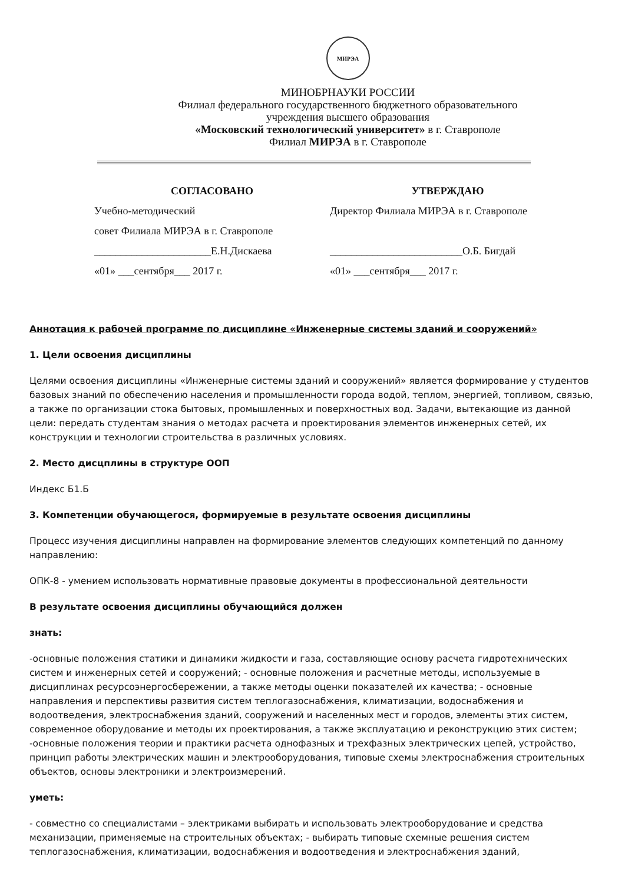МИРЭА
МИНОБРНАУКИ РОССИИ
Филиал федерального государственного бюджетного образовательного
учреждения высшего образования
«Московский технологический университет» в г. Ставрополе
Филиал МИРЭА в г. Ставрополе
СОГЛАСОВАНО
Учебно-методический
совет Филиала МИРЭА в г. Ставрополе
______________________Е.Н.Дискаева
«01» ___сентября___ 2017 г.
УТВЕРЖДАЮ
Директор Филиала МИРЭА в г. Ставрополе
_________________________О.Б. Бигдай
«01» ___сентября___ 2017 г.
Аннотация к рабочей программе по дисциплине «Инженерные системы зданий и сооружений»
1. Цели освоения дисциплины
Целями освоения дисциплины «Инженерные системы зданий и сооружений» является формирование у студентов базовых знаний по обеспечению населения и промышленности города водой, теплом, энергией, топливом, связью, а также по организации стока бытовых, промышленных и поверхностных вод. Задачи, вытекающие из данной цели: передать студентам знания о методах расчета и проектирования элементов инженерных сетей, их конструкции и технологии строительства в различных условиях.
2. Место дисцплины в структуре ООП
Индекс Б1.Б
3. Компетенции обучающегося, формируемые в результате освоения дисциплины
Процесс изучения дисциплины направлен на формирование элементов следующих компетенций по данному направлению:
ОПК-8 - умением использовать нормативные правовые документы в профессиональной деятельности
В результате освоения дисциплины обучающийся должен
знать:
-основные положения статики и динамики жидкости и газа, составляющие основу расчета гидротехнических систем и инженерных сетей и сооружений; - основные положения и расчетные методы, используемые в дисциплинах ресурсоэнергосбережении, а также методы оценки показателей их качества; - основные направления и перспективы развития систем теплогазоснабжения, климатизации, водоснабжения и водоотведения, электроснабжения зданий, сооружений и населенных мест и городов, элементы этих систем, современное оборудование и методы их проектирования, а также эксплуатацию и реконструкцию этих систем; -основные положения теории и практики расчета однофазных и трехфазных электрических цепей, устройство, принцип работы электрических машин и электрооборудования, типовые схемы электроснабжения строительных объектов, основы электроники и электроизмерений.
уметь:
- совместно со специалистами – электриками выбирать и использовать электрооборудование и средства механизации, применяемые на строительных объектах; - выбирать типовые схемные решения систем теплогазоснабжения, климатизации, водоснабжения и водоотведения и электроснабжения зданий,